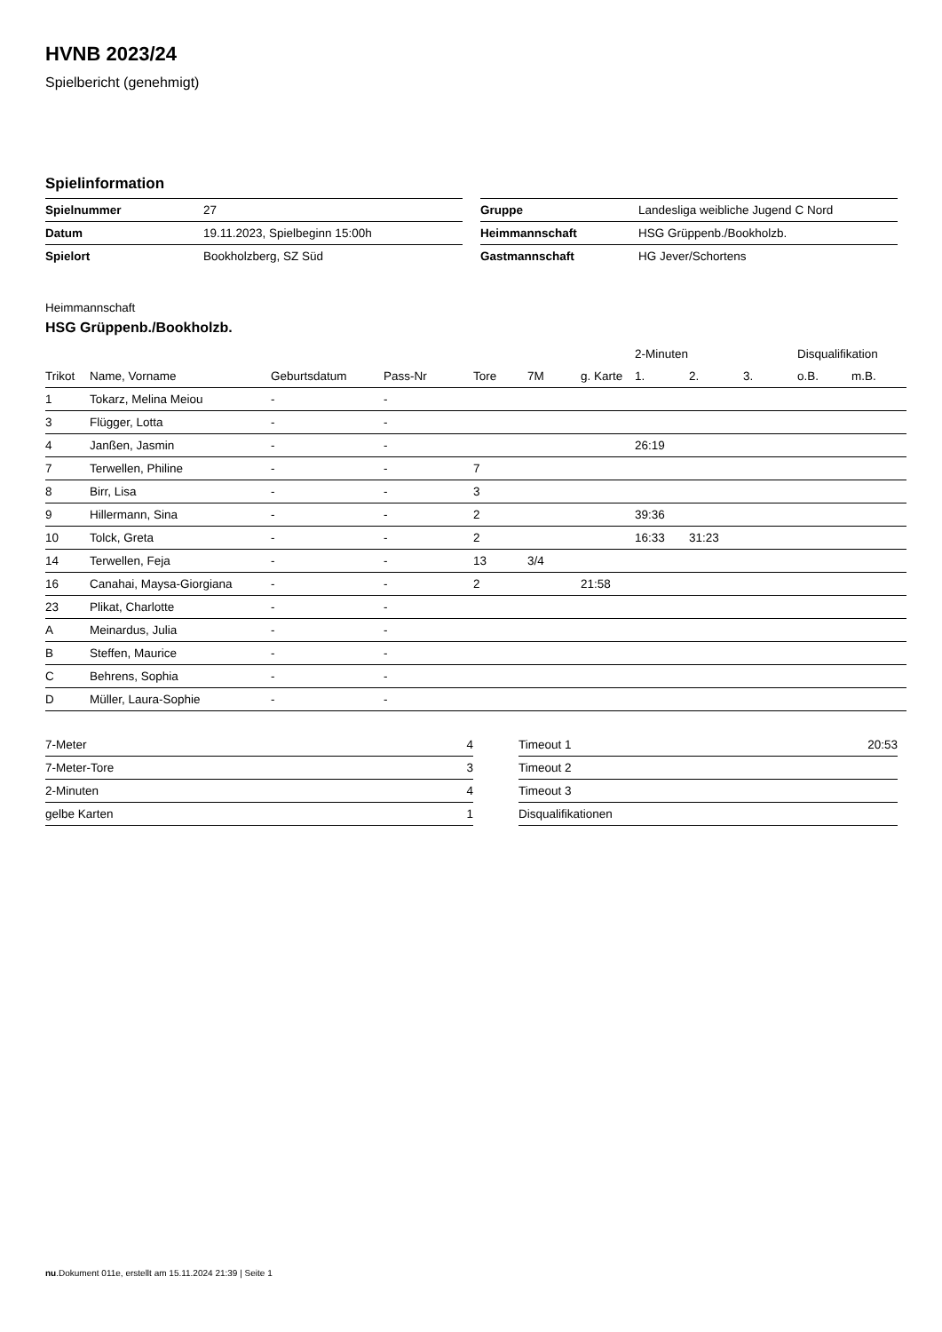HVNB 2023/24
Spielbericht (genehmigt)
Spielinformation
| Spielnummer | 27 |
| Datum | 19.11.2023, Spielbeginn 15:00h |
| Spielort | Bookholzberg, SZ Süd |
| Gruppe | Landesliga weibliche Jugend C Nord |
| Heimmannschaft | HSG Grüppenb./Bookholzb. |
| Gastmannschaft | HG Jever/Schortens |
Heimmannschaft
HSG Grüppenb./Bookholzb.
| | | | | | | | 2-Minuten | | | Disqualifikation | |
| --- | --- | --- | --- | --- | --- | --- | --- | --- | --- | --- | --- |
| Trikot | Name, Vorname | Geburtsdatum | Pass-Nr | Tore | 7M | g. Karte | 1. | 2. | 3. | o.B. | m.B. |
| 1 | Tokarz, Melina Meiou | - | - | | | | | | | | |
| 3 | Flügger, Lotta | - | - | | | | | | | | |
| 4 | Janßen, Jasmin | - | - | | | | 26:19 | | | | |
| 7 | Terwellen, Philine | - | - | 7 | | | | | | | |
| 8 | Birr, Lisa | - | - | 3 | | | | | | | |
| 9 | Hillermann, Sina | - | - | 2 | | | 39:36 | | | | |
| 10 | Tolck, Greta | - | - | 2 | | | 16:33 | 31:23 | | | |
| 14 | Terwellen, Feja | - | - | 13 | 3/4 | | | | | | |
| 16 | Canahai, Maysa-Giorgiana | - | - | 2 | | 21:58 | | | | | |
| 23 | Plikat, Charlotte | - | - | | | | | | | | |
| A | Meinardus, Julia | - | - | | | | | | | | |
| B | Steffen, Maurice | - | - | | | | | | | | |
| C | Behrens, Sophia | - | - | | | | | | | | |
| D | Müller, Laura-Sophie | - | - | | | | | | | | |
| 7-Meter | 4 |
| 7-Meter-Tore | 3 |
| 2-Minuten | 4 |
| gelbe Karten | 1 |
| Timeout 1 | 20:53 |
| Timeout 2 | |
| Timeout 3 | |
| Disqualifikationen | |
nu.Dokument 011e, erstellt am 15.11.2024 21:39 | Seite 1